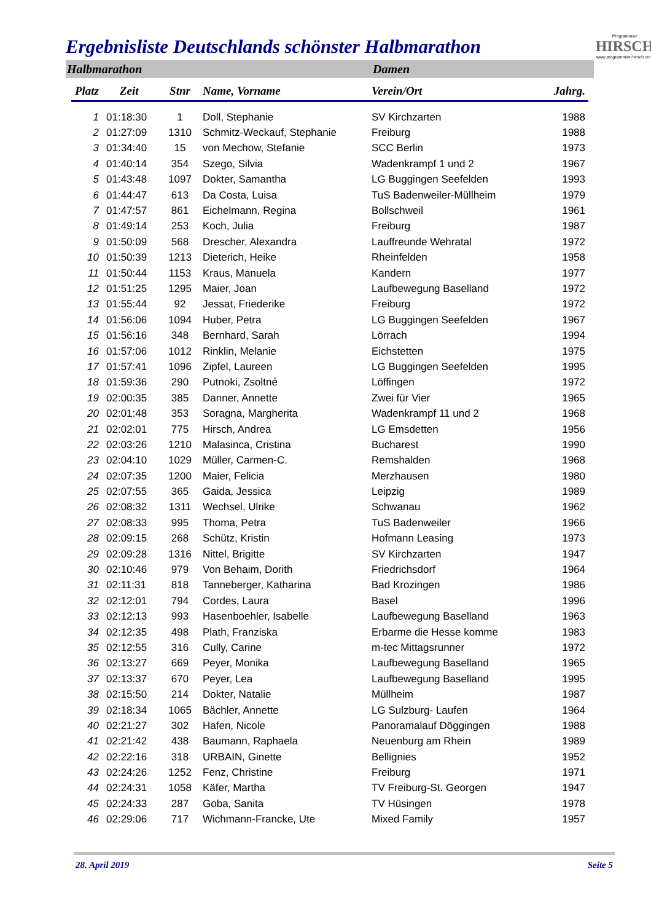Ergebnisliste Deutschlands schönster Halbmarathon
Programmier
HIRSCH
www.programmier-hirsch.com
Halbmarathon Damen
| Platz | Zeit | Stnr | Name, Vorname | Verein/Ort | Jahrg. |
| --- | --- | --- | --- | --- | --- |
| 1 | 01:18:30 | 1 | Doll, Stephanie | SV Kirchzarten | 1988 |
| 2 | 01:27:09 | 1310 | Schmitz-Weckauf, Stephanie | Freiburg | 1988 |
| 3 | 01:34:40 | 15 | von Mechow, Stefanie | SCC Berlin | 1973 |
| 4 | 01:40:14 | 354 | Szego, Silvia | Wadenkrampf 1 und 2 | 1967 |
| 5 | 01:43:48 | 1097 | Dokter, Samantha | LG Buggingen Seefelden | 1993 |
| 6 | 01:44:47 | 613 | Da Costa, Luisa | TuS Badenweiler-Müllheim | 1979 |
| 7 | 01:47:57 | 861 | Eichelmann, Regina | Bollschweil | 1961 |
| 8 | 01:49:14 | 253 | Koch, Julia | Freiburg | 1987 |
| 9 | 01:50:09 | 568 | Drescher, Alexandra | Lauffreunde Wehratal | 1972 |
| 10 | 01:50:39 | 1213 | Dieterich, Heike | Rheinfelden | 1958 |
| 11 | 01:50:44 | 1153 | Kraus, Manuela | Kandern | 1977 |
| 12 | 01:51:25 | 1295 | Maier, Joan | Laufbewegung Baselland | 1972 |
| 13 | 01:55:44 | 92 | Jessat, Friederike | Freiburg | 1972 |
| 14 | 01:56:06 | 1094 | Huber, Petra | LG Buggingen Seefelden | 1967 |
| 15 | 01:56:16 | 348 | Bernhard, Sarah | Lörrach | 1994 |
| 16 | 01:57:06 | 1012 | Rinklin, Melanie | Eichstetten | 1975 |
| 17 | 01:57:41 | 1096 | Zipfel, Laureen | LG Buggingen Seefelden | 1995 |
| 18 | 01:59:36 | 290 | Putnoki, Zsoltné | Löffingen | 1972 |
| 19 | 02:00:35 | 385 | Danner, Annette | Zwei für Vier | 1965 |
| 20 | 02:01:48 | 353 | Soragna, Margherita | Wadenkrampf 11 und 2 | 1968 |
| 21 | 02:02:01 | 775 | Hirsch, Andrea | LG Emsdetten | 1956 |
| 22 | 02:03:26 | 1210 | Malasinca, Cristina | Bucharest | 1990 |
| 23 | 02:04:10 | 1029 | Müller, Carmen-C. | Remshalden | 1968 |
| 24 | 02:07:35 | 1200 | Maier, Felicia | Merzhausen | 1980 |
| 25 | 02:07:55 | 365 | Gaida, Jessica | Leipzig | 1989 |
| 26 | 02:08:32 | 1311 | Wechsel, Ulrike | Schwanau | 1962 |
| 27 | 02:08:33 | 995 | Thoma, Petra | TuS Badenweiler | 1966 |
| 28 | 02:09:15 | 268 | Schütz, Kristin | Hofmann Leasing | 1973 |
| 29 | 02:09:28 | 1316 | Nittel, Brigitte | SV Kirchzarten | 1947 |
| 30 | 02:10:46 | 979 | Von Behaim, Dorith | Friedrichsdorf | 1964 |
| 31 | 02:11:31 | 818 | Tanneberger, Katharina | Bad Krozingen | 1986 |
| 32 | 02:12:01 | 794 | Cordes, Laura | Basel | 1996 |
| 33 | 02:12:13 | 993 | Hasenboehler, Isabelle | Laufbewegung Baselland | 1963 |
| 34 | 02:12:35 | 498 | Plath, Franziska | Erbarme die Hesse komme | 1983 |
| 35 | 02:12:55 | 316 | Cully, Carine | m-tec Mittagsrunner | 1972 |
| 36 | 02:13:27 | 669 | Peyer, Monika | Laufbewegung Baselland | 1965 |
| 37 | 02:13:37 | 670 | Peyer, Lea | Laufbewegung Baselland | 1995 |
| 38 | 02:15:50 | 214 | Dokter, Natalie | Müllheim | 1987 |
| 39 | 02:18:34 | 1065 | Bächler, Annette | LG Sulzburg- Laufen | 1964 |
| 40 | 02:21:27 | 302 | Hafen, Nicole | Panoramalauf Döggingen | 1988 |
| 41 | 02:21:42 | 438 | Baumann, Raphaela | Neuenburg am Rhein | 1989 |
| 42 | 02:22:16 | 318 | URBAIN, Ginette | Bellignies | 1952 |
| 43 | 02:24:26 | 1252 | Fenz, Christine | Freiburg | 1971 |
| 44 | 02:24:31 | 1058 | Käfer, Martha | TV Freiburg-St. Georgen | 1947 |
| 45 | 02:24:33 | 287 | Goba, Sanita | TV Hüsingen | 1978 |
| 46 | 02:29:06 | 717 | Wichmann-Francke, Ute | Mixed Family | 1957 |
28. April 2019 Seite 5